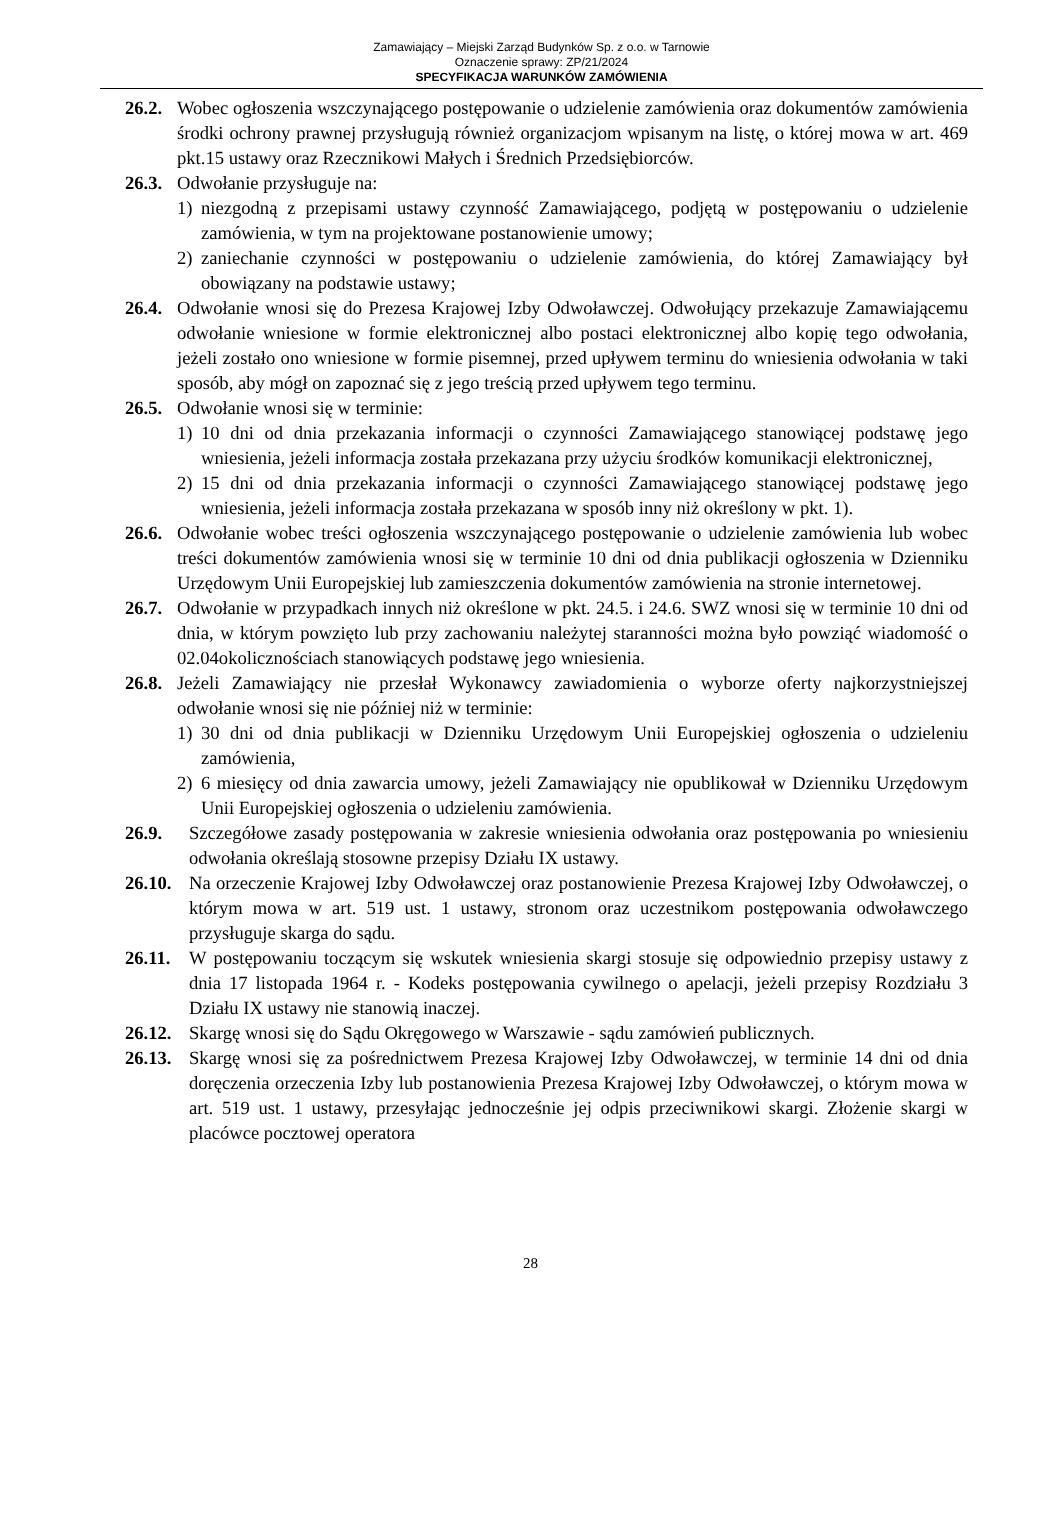Zamawiający – Miejski Zarząd Budynków Sp. z o.o. w Tarnowie
Oznaczenie sprawy: ZP/21/2024
SPECYFIKACJA WARUNKÓW ZAMÓWIENIA
26.2. Wobec ogłoszenia wszczynającego postępowanie o udzielenie zamówienia oraz dokumentów zamówienia środki ochrony prawnej przysługują również organizacjom wpisanym na listę, o której mowa w art. 469 pkt.15 ustawy oraz Rzecznikowi Małych i Średnich Przedsiębiorców.
26.3. Odwołanie przysługuje na:
1) niezgodną z przepisami ustawy czynność Zamawiającego, podjętą w postępowaniu o udzielenie zamówienia, w tym na projektowane postanowienie umowy;
2) zaniechanie czynności w postępowaniu o udzielenie zamówienia, do której Zamawiający był obowiązany na podstawie ustawy;
26.4. Odwołanie wnosi się do Prezesa Krajowej Izby Odwoławczej. Odwołujący przekazuje Zamawiającemu odwołanie wniesione w formie elektronicznej albo postaci elektronicznej albo kopię tego odwołania, jeżeli zostało ono wniesione w formie pisemnej, przed upływem terminu do wniesienia odwołania w taki sposób, aby mógł on zapoznać się z jego treścią przed upływem tego terminu.
26.5. Odwołanie wnosi się w terminie:
1) 10 dni od dnia przekazania informacji o czynności Zamawiającego stanowiącej podstawę jego wniesienia, jeżeli informacja została przekazana przy użyciu środków komunikacji elektronicznej,
2) 15 dni od dnia przekazania informacji o czynności Zamawiającego stanowiącej podstawę jego wniesienia, jeżeli informacja została przekazana w sposób inny niż określony w pkt. 1).
26.6. Odwołanie wobec treści ogłoszenia wszczynającego postępowanie o udzielenie zamówienia lub wobec treści dokumentów zamówienia wnosi się w terminie 10 dni od dnia publikacji ogłoszenia w Dzienniku Urzędowym Unii Europejskiej lub zamieszczenia dokumentów zamówienia na stronie internetowej.
26.7. Odwołanie w przypadkach innych niż określone w pkt. 24.5. i 24.6. SWZ wnosi się w terminie 10 dni od dnia, w którym powzięto lub przy zachowaniu należytej staranności można było powziąć wiadomość o 02.04okolicznościach stanowiących podstawę jego wniesienia.
26.8. Jeżeli Zamawiający nie przesłał Wykonawcy zawiadomienia o wyborze oferty najkorzystniejszej odwołanie wnosi się nie później niż w terminie:
1) 30 dni od dnia publikacji w Dzienniku Urzędowym Unii Europejskiej ogłoszenia o udzieleniu zamówienia,
2) 6 miesięcy od dnia zawarcia umowy, jeżeli Zamawiający nie opublikował w Dzienniku Urzędowym Unii Europejskiej ogłoszenia o udzieleniu zamówienia.
26.9. Szczegółowe zasady postępowania w zakresie wniesienia odwołania oraz postępowania po wniesieniu odwołania określają stosowne przepisy Działu IX ustawy.
26.10. Na orzeczenie Krajowej Izby Odwoławczej oraz postanowienie Prezesa Krajowej Izby Odwoławczej, o którym mowa w art. 519 ust. 1 ustawy, stronom oraz uczestnikom postępowania odwoławczego przysługuje skarga do sądu.
26.11. W postępowaniu toczącym się wskutek wniesienia skargi stosuje się odpowiednio przepisy ustawy z dnia 17 listopada 1964 r. - Kodeks postępowania cywilnego o apelacji, jeżeli przepisy Rozdziału 3 Działu IX ustawy nie stanowią inaczej.
26.12. Skargę wnosi się do Sądu Okręgowego w Warszawie - sądu zamówień publicznych.
26.13. Skargę wnosi się za pośrednictwem Prezesa Krajowej Izby Odwoławczej, w terminie 14 dni od dnia doręczenia orzeczenia Izby lub postanowienia Prezesa Krajowej Izby Odwoławczej, o którym mowa w art. 519 ust. 1 ustawy, przesyłając jednocześnie jej odpis przeciwnikowi skargi. Złożenie skargi w placówce pocztowej operatora
28